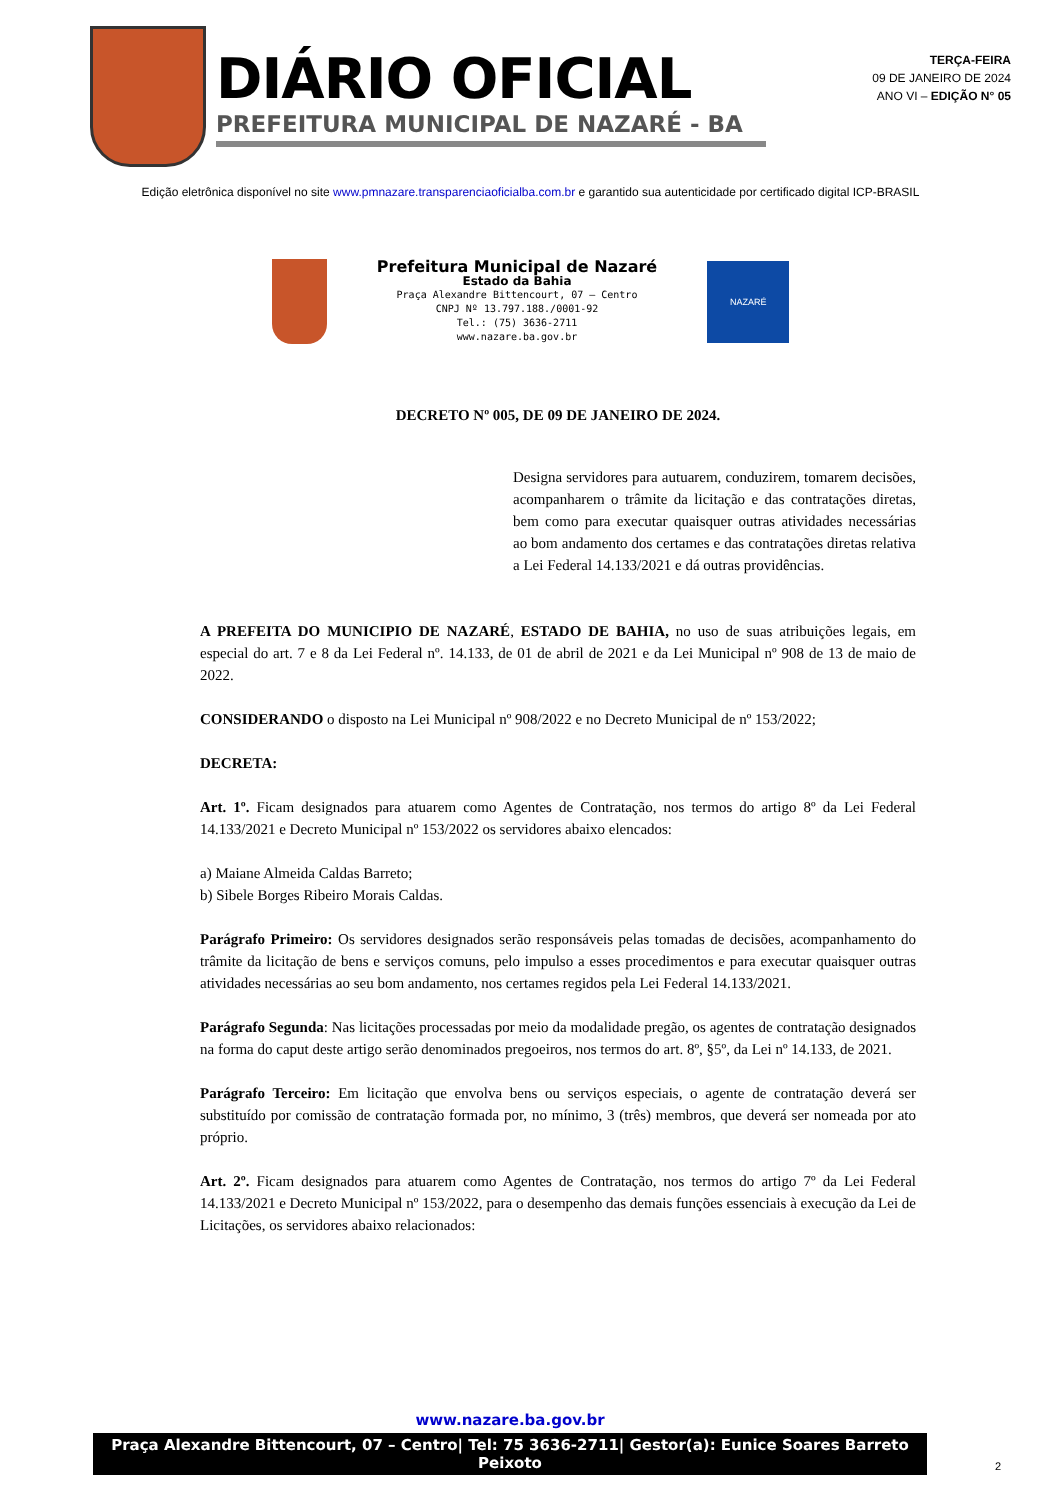DIÁRIO OFICIAL
PREFEITURA MUNICIPAL DE NAZARÉ - BA
TERÇA-FEIRA
09 DE JANEIRO DE 2024
ANO VI – EDIÇÃO N° 05
Edição eletrônica disponível no site www.pmnazare.transparenciaoficialba.com.br e garantido sua autenticidade por certificado digital ICP-BRASIL
Prefeitura Municipal de Nazaré
Estado da Bahia
Praça Alexandre Bittencourt, 07 – Centro
CNPJ Nº 13.797.188./0001-92
Tel.: (75) 3636-2711
www.nazare.ba.gov.br
NAZARÉ
DECRETO Nº 005, DE 09 DE JANEIRO DE 2024.
Designa servidores para autuarem, conduzirem, tomarem decisões, acompanharem o trâmite da licitação e das contratações diretas, bem como para executar quaisquer outras atividades necessárias ao bom andamento dos certames e das contratações diretas relativa a Lei Federal 14.133/2021 e dá outras providências.
A PREFEITA DO MUNICIPIO DE NAZARÉ, ESTADO DE BAHIA, no uso de suas atribuições legais, em especial do art. 7 e 8 da Lei Federal nº. 14.133, de 01 de abril de 2021 e da Lei Municipal nº 908 de 13 de maio de 2022.
CONSIDERANDO o disposto na Lei Municipal nº 908/2022 e no Decreto Municipal de nº 153/2022;
DECRETA:
Art. 1º. Ficam designados para atuarem como Agentes de Contratação, nos termos do artigo 8º da Lei Federal 14.133/2021 e Decreto Municipal nº 153/2022 os servidores abaixo elencados:
a) Maiane Almeida Caldas Barreto;
b) Sibele Borges Ribeiro Morais Caldas.
Parágrafo Primeiro: Os servidores designados serão responsáveis pelas tomadas de decisões, acompanhamento do trâmite da licitação de bens e serviços comuns, pelo impulso a esses procedimentos e para executar quaisquer outras atividades necessárias ao seu bom andamento, nos certames regidos pela Lei Federal 14.133/2021.
Parágrafo Segunda: Nas licitações processadas por meio da modalidade pregão, os agentes de contratação designados na forma do caput deste artigo serão denominados pregoeiros, nos termos do art. 8º, §5º, da Lei nº 14.133, de 2021.
Parágrafo Terceiro: Em licitação que envolva bens ou serviços especiais, o agente de contratação deverá ser substituído por comissão de contratação formada por, no mínimo, 3 (três) membros, que deverá ser nomeada por ato próprio.
Art. 2º. Ficam designados para atuarem como Agentes de Contratação, nos termos do artigo 7º da Lei Federal 14.133/2021 e Decreto Municipal nº 153/2022, para o desempenho das demais funções essenciais à execução da Lei de Licitações, os servidores abaixo relacionados:
www.nazare.ba.gov.br
Praça Alexandre Bittencourt, 07 – Centro| Tel: 75 3636-2711| Gestor(a): Eunice Soares Barreto Peixoto
2